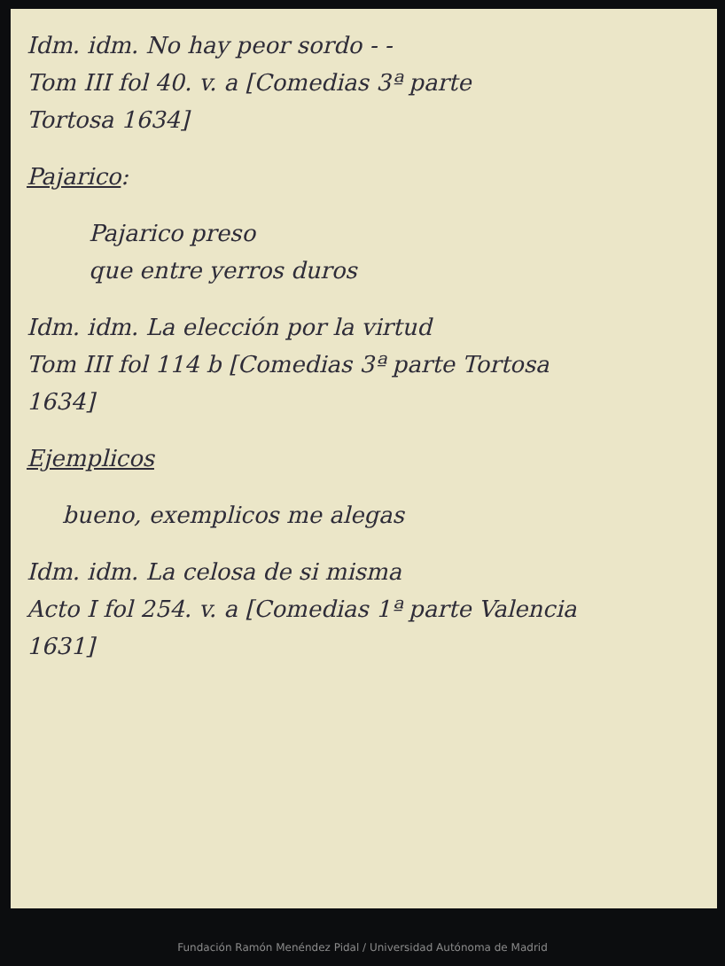Idm. idm. No hay peor sordo - -
Tom III fol 40. v. a [Comedias 3ª parte
Tortosa 1634]
Pajarico:
Pajarico preso
que entre yerros duros
Idm. idm. La elección por la virtud
Tom III fol 114 b [Comedias 3ª parte Tortosa
1634]
Ejemplicos
bueno, exemplicos me alegas
Idm. idm. La celosa de si misma
Acto I fol 254. v. a [Comedias 1ª parte Valencia
1631]
Fundación Ramón Menéndez Pidal / Universidad Autónoma de Madrid